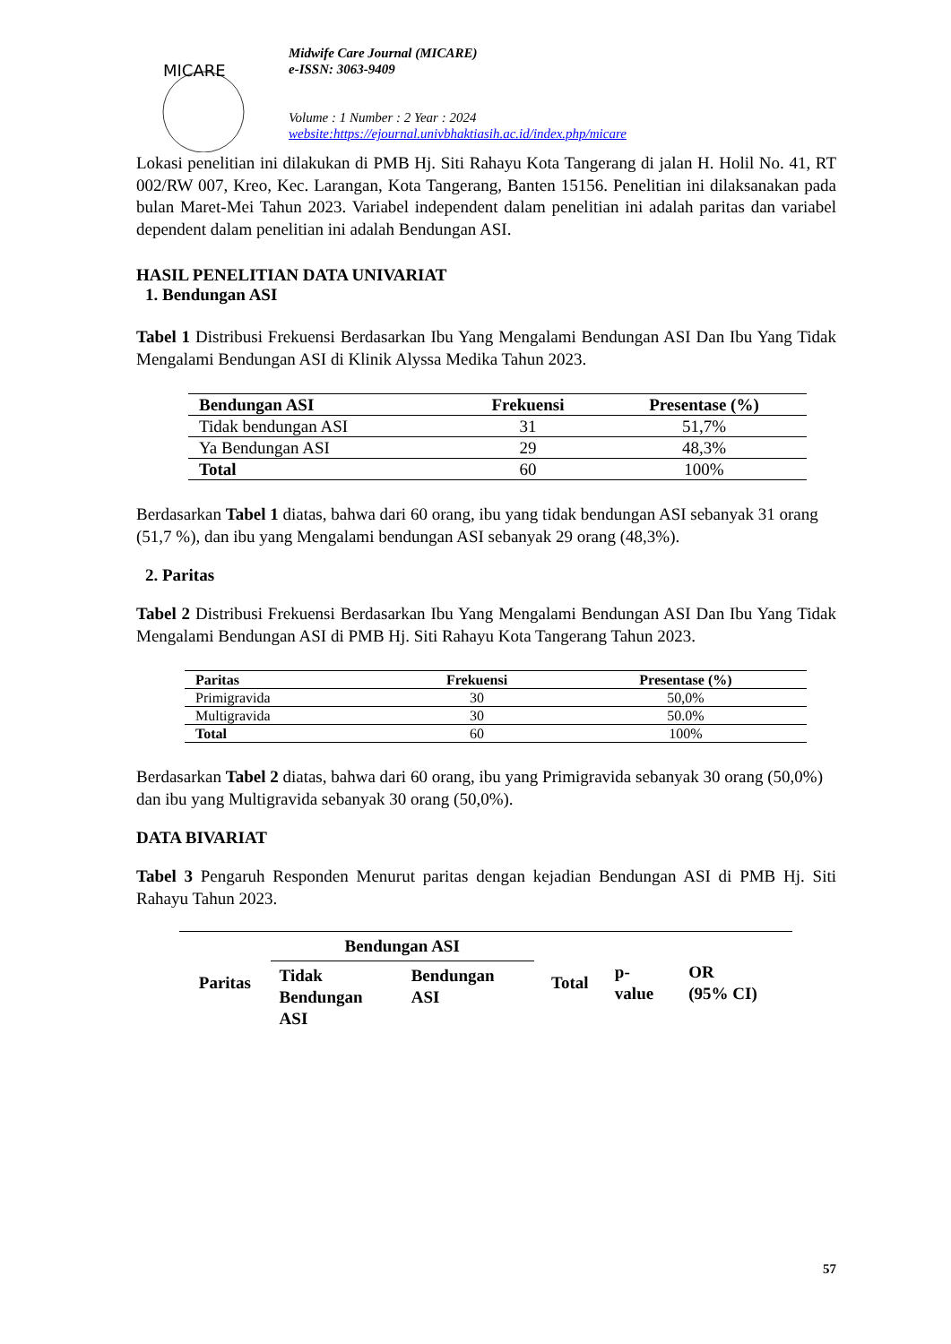MICARE
Midwife Care Journal (MICARE)
e-ISSN: 3063-9409
Volume : 1 Number : 2 Year : 2024
website:https://ejournal.univbhaktiasih.ac.id/index.php/micare
Lokasi penelitian ini dilakukan di PMB Hj. Siti Rahayu Kota Tangerang di jalan H. Holil No. 41, RT 002/RW 007, Kreo, Kec. Larangan, Kota Tangerang, Banten 15156. Penelitian ini dilaksanakan pada bulan Maret-Mei Tahun 2023. Variabel independent dalam penelitian ini adalah paritas dan variabel dependent dalam penelitian ini adalah Bendungan ASI.
HASIL PENELITIAN DATA UNIVARIAT
1. Bendungan ASI
Tabel 1 Distribusi Frekuensi Berdasarkan Ibu Yang Mengalami Bendungan ASI Dan Ibu Yang Tidak Mengalami Bendungan ASI di Klinik Alyssa Medika Tahun 2023.
| Bendungan ASI | Frekuensi | Presentase (%) |
| --- | --- | --- |
| Tidak bendungan ASI | 31 | 51,7% |
| Ya Bendungan ASI | 29 | 48,3% |
| Total | 60 | 100% |
Berdasarkan Tabel 1 diatas, bahwa dari 60 orang, ibu yang tidak bendungan ASI sebanyak 31 orang (51,7 %), dan ibu yang Mengalami bendungan ASI sebanyak 29 orang (48,3%).
2. Paritas
Tabel 2 Distribusi Frekuensi Berdasarkan Ibu Yang Mengalami Bendungan ASI Dan Ibu Yang Tidak Mengalami Bendungan ASI di PMB Hj. Siti Rahayu Kota Tangerang Tahun 2023.
| Paritas | Frekuensi | Presentase (%) |
| --- | --- | --- |
| Primigravida | 30 | 50,0% |
| Multigravida | 30 | 50.0% |
| Total | 60 | 100% |
Berdasarkan Tabel 2 diatas, bahwa dari 60 orang, ibu yang Primigravida sebanyak 30 orang (50,0%) dan ibu yang Multigravida sebanyak 30 orang (50,0%).
DATA BIVARIAT
Tabel 3 Pengaruh Responden Menurut paritas dengan kejadian Bendungan ASI di PMB Hj. Siti Rahayu Tahun 2023.
| Paritas | Bendungan ASI | | Total | p- value | OR (95% CI) |
| | Tidak Bendungan ASI | Bendungan ASI | | | |
57